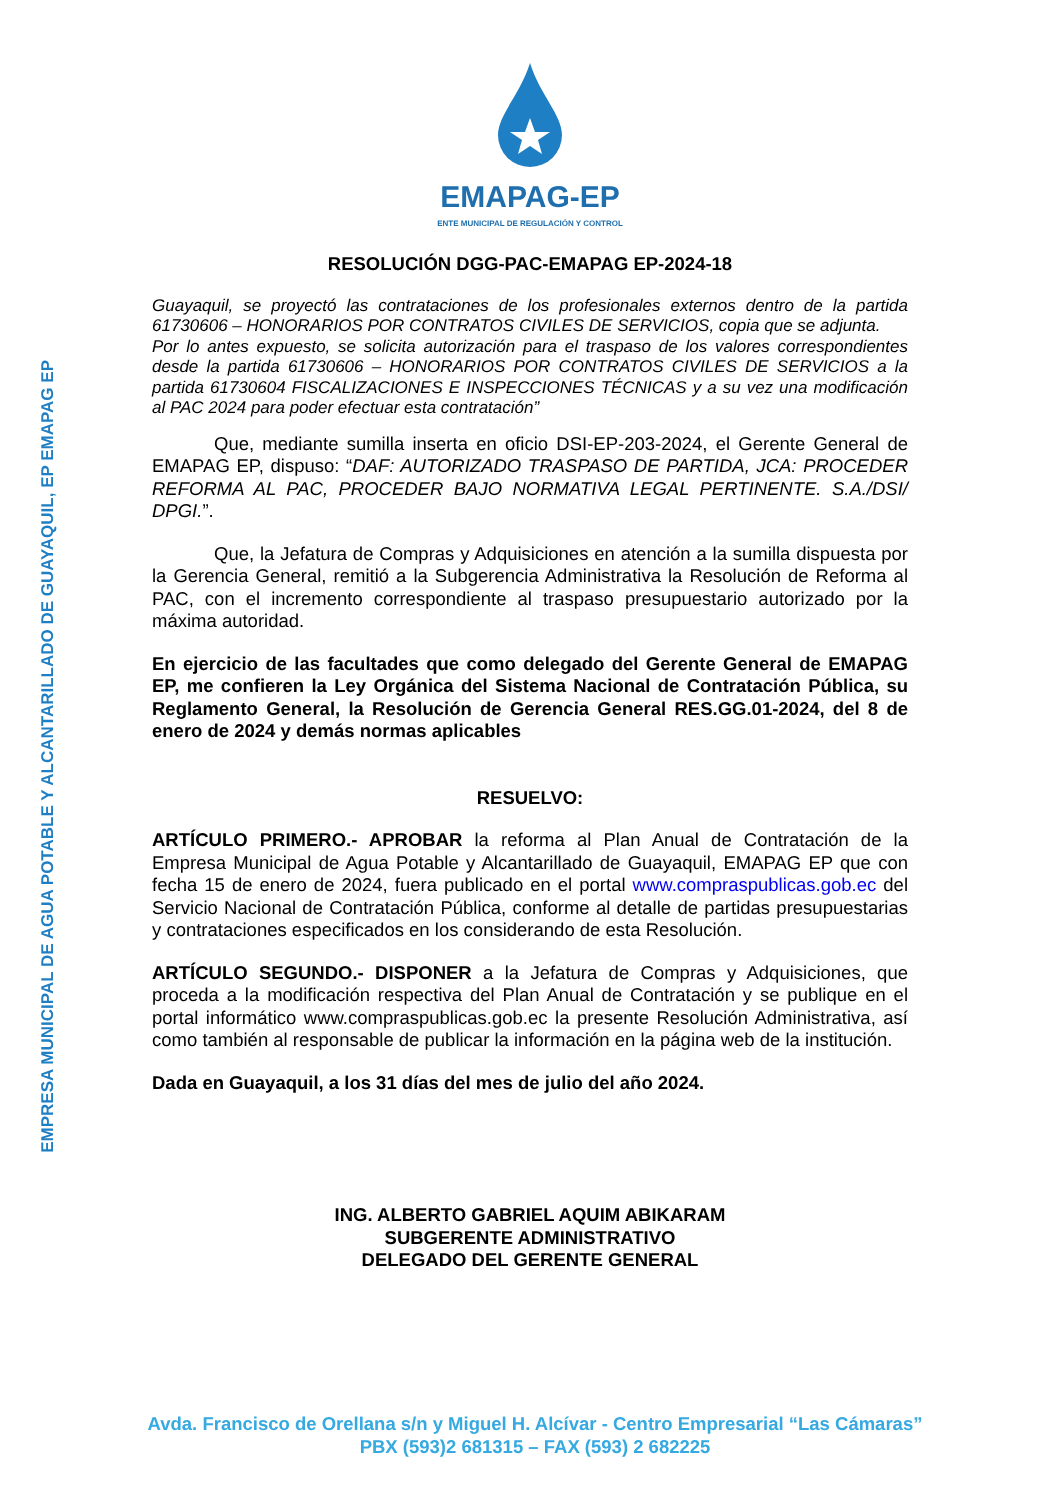EMPRESA MUNICIPAL DE AGUA POTABLE Y ALCANTARILLADO DE GUAYAQUIL, EP EMAPAG EP
EMAPAG-EP
ENTE MUNICIPAL DE REGULACIÓN Y CONTROL
RESOLUCIÓN DGG-PAC-EMAPAG EP-2024-18
Guayaquil, se proyectó las contrataciones de los profesionales externos dentro de la partida 61730606 – HONORARIOS POR CONTRATOS CIVILES DE SERVICIOS, copia que se adjunta.
Por lo antes expuesto, se solicita autorización para el traspaso de los valores correspondientes desde la partida 61730606 – HONORARIOS POR CONTRATOS CIVILES DE SERVICIOS a la partida 61730604 FISCALIZACIONES E INSPECCIONES TÉCNICAS y a su vez una modificación al PAC 2024 para poder efectuar esta contratación”
Que, mediante sumilla inserta en oficio DSI-EP-203-2024, el Gerente General de EMAPAG EP, dispuso: “DAF: AUTORIZADO TRASPASO DE PARTIDA, JCA: PROCEDER REFORMA AL PAC, PROCEDER BAJO NORMATIVA LEGAL PERTINENTE. S.A./DSI/ DPGI.”.
Que, la Jefatura de Compras y Adquisiciones en atención a la sumilla dispuesta por la Gerencia General, remitió a la Subgerencia Administrativa la Resolución de Reforma al PAC, con el incremento correspondiente al traspaso presupuestario autorizado por la máxima autoridad.
En ejercicio de las facultades que como delegado del Gerente General de EMAPAG EP, me confieren la Ley Orgánica del Sistema Nacional de Contratación Pública, su Reglamento General, la Resolución de Gerencia General RES.GG.01-2024, del 8 de enero de 2024 y demás normas aplicables
RESUELVO:
ARTÍCULO PRIMERO.- APROBAR la reforma al Plan Anual de Contratación de la Empresa Municipal de Agua Potable y Alcantarillado de Guayaquil, EMAPAG EP que con fecha 15 de enero de 2024, fuera publicado en el portal www.compraspublicas.gob.ec del Servicio Nacional de Contratación Pública, conforme al detalle de partidas presupuestarias y contrataciones especificados en los considerando de esta Resolución.
ARTÍCULO SEGUNDO.- DISPONER a la Jefatura de Compras y Adquisiciones, que proceda a la modificación respectiva del Plan Anual de Contratación y se publique en el portal informático www.compraspublicas.gob.ec la presente Resolución Administrativa, así como también al responsable de publicar la información en la página web de la institución.
Dada en Guayaquil, a los 31 días del mes de julio del año 2024.
ING. ALBERTO GABRIEL AQUIM ABIKARAM
SUBGERENTE ADMINISTRATIVO
DELEGADO DEL GERENTE GENERAL
Avda. Francisco de Orellana s/n y Miguel H. Alcívar - Centro Empresarial “Las Cámaras”
PBX (593)2 681315 – FAX (593) 2 682225